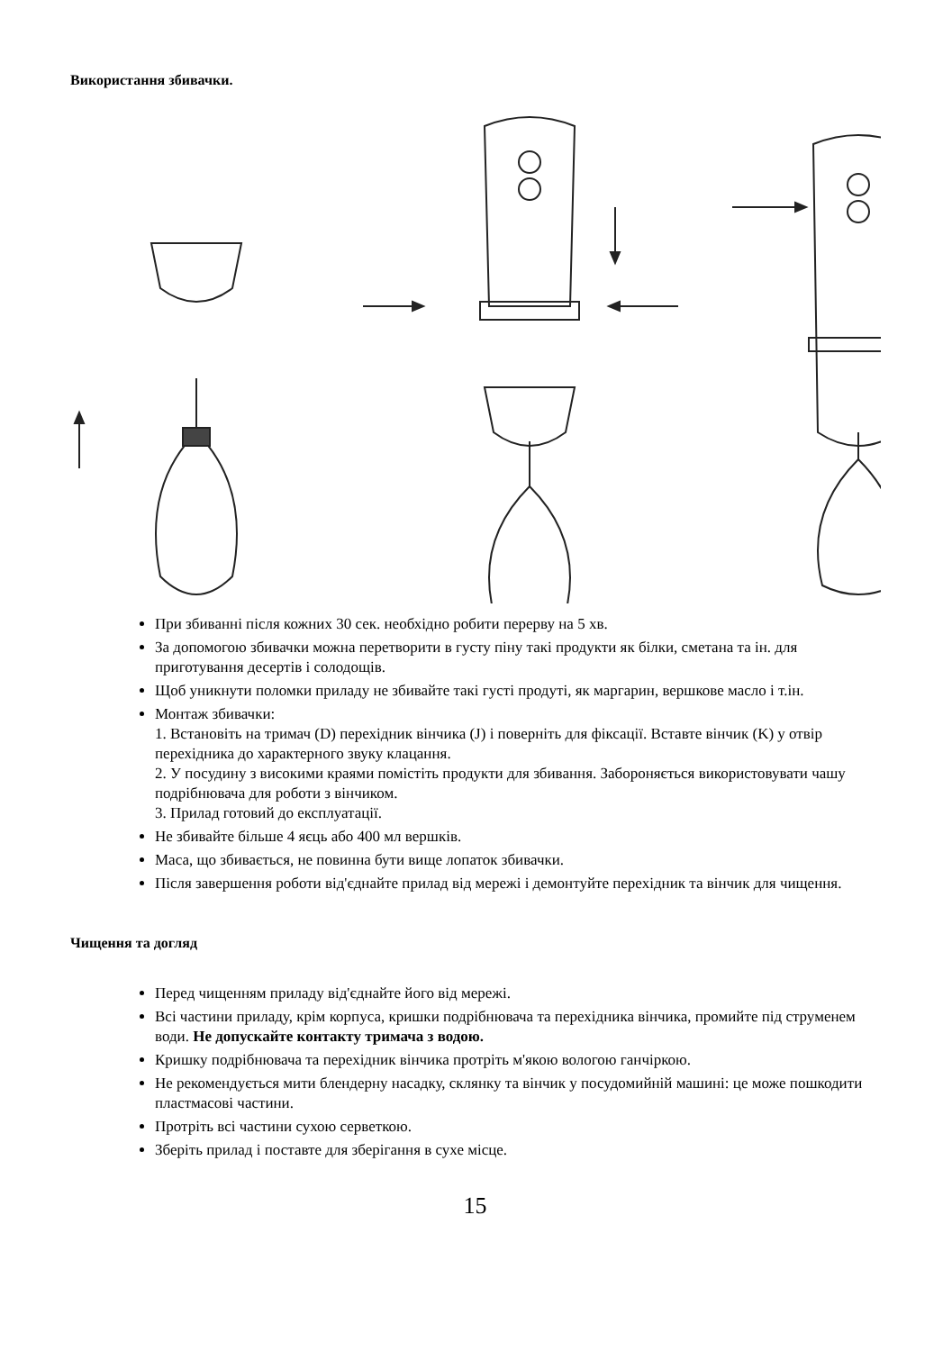Використання збивачки.
При збиванні після кожних 30 сек. необхідно робити перерву на 5 хв.
За допомогою збивачки можна перетворити в густу піну такі продукти як білки, сметана та ін. для приготування десертів і солодощів.
Щоб уникнути поломки приладу не збивайте такі густі продуті, як маргарин, вершкове масло і т.ін.
Монтаж збивачки:
1. Встановіть на тримач (D) перехідник вінчика (J) і поверніть для фіксації. Вставте вінчик (K) у отвір перехідника до характерного звуку клацання.
2. У посудину з високими краями помістіть продукти для збивання. Забороняється використовувати чашу подрібнювача для роботи з вінчиком.
3. Прилад готовий до експлуатації.
Не збивайте більше 4 яєць або 400 мл вершків.
Маса, що збивається, не повинна бути вище лопаток збивачки.
Після завершення роботи від'єднайте прилад від мережі і демонтуйте перехідник та вінчик для чищення.
Чищення та догляд
Перед чищенням приладу від'єднайте його від мережі.
Всі частини приладу, крім корпуса, кришки подрібнювача та перехідника вінчика, промийте під струменем води. Не допускайте контакту тримача з водою.
Кришку подрібнювача та перехідник вінчика протріть м'якою вологою ганчіркою.
Не рекомендується мити блендерну насадку, склянку та вінчик у посудомийній машині: це може пошкодити пластмасові частини.
Протріть всі частини сухою серветкою.
Зберіть прилад і поставте для зберігання в сухе місце.
15